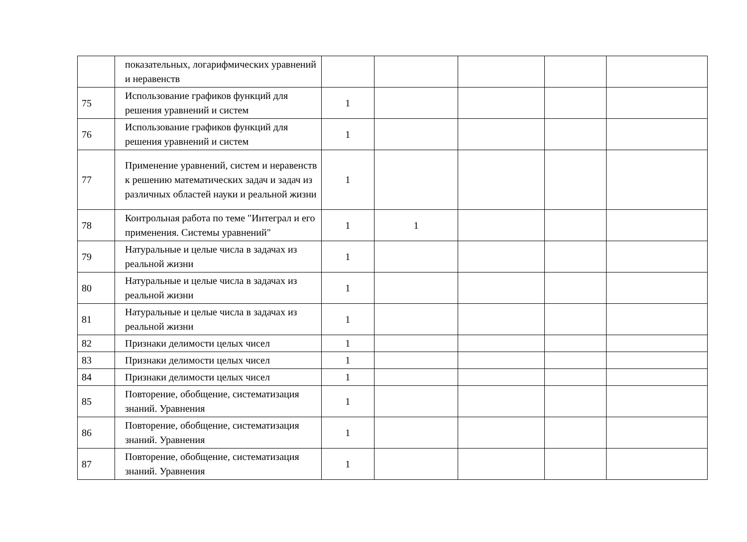| | показательных, логарифмических уравнений и неравенств | | | | | |
| 75 | Использование графиков функций для решения уравнений и систем | 1 | | | | |
| 76 | Использование графиков функций для решения уравнений и систем | 1 | | | | |
| 77 | Применение уравнений, систем и неравенств к решению математических задач и задач из различных областей науки и реальной жизни | 1 | | | | |
| 78 | Контрольная работа по теме "Интеграл и его применения. Системы уравнений" | 1 | 1 | | | |
| 79 | Натуральные и целые числа в задачах из реальной жизни | 1 | | | | |
| 80 | Натуральные и целые числа в задачах из реальной жизни | 1 | | | | |
| 81 | Натуральные и целые числа в задачах из реальной жизни | 1 | | | | |
| 82 | Признаки делимости целых чисел | 1 | | | | |
| 83 | Признаки делимости целых чисел | 1 | | | | |
| 84 | Признаки делимости целых чисел | 1 | | | | |
| 85 | Повторение, обобщение, систематизация знаний. Уравнения | 1 | | | | |
| 86 | Повторение, обобщение, систематизация знаний. Уравнения | 1 | | | | |
| 87 | Повторение, обобщение, систематизация знаний. Уравнения | 1 | | | | |